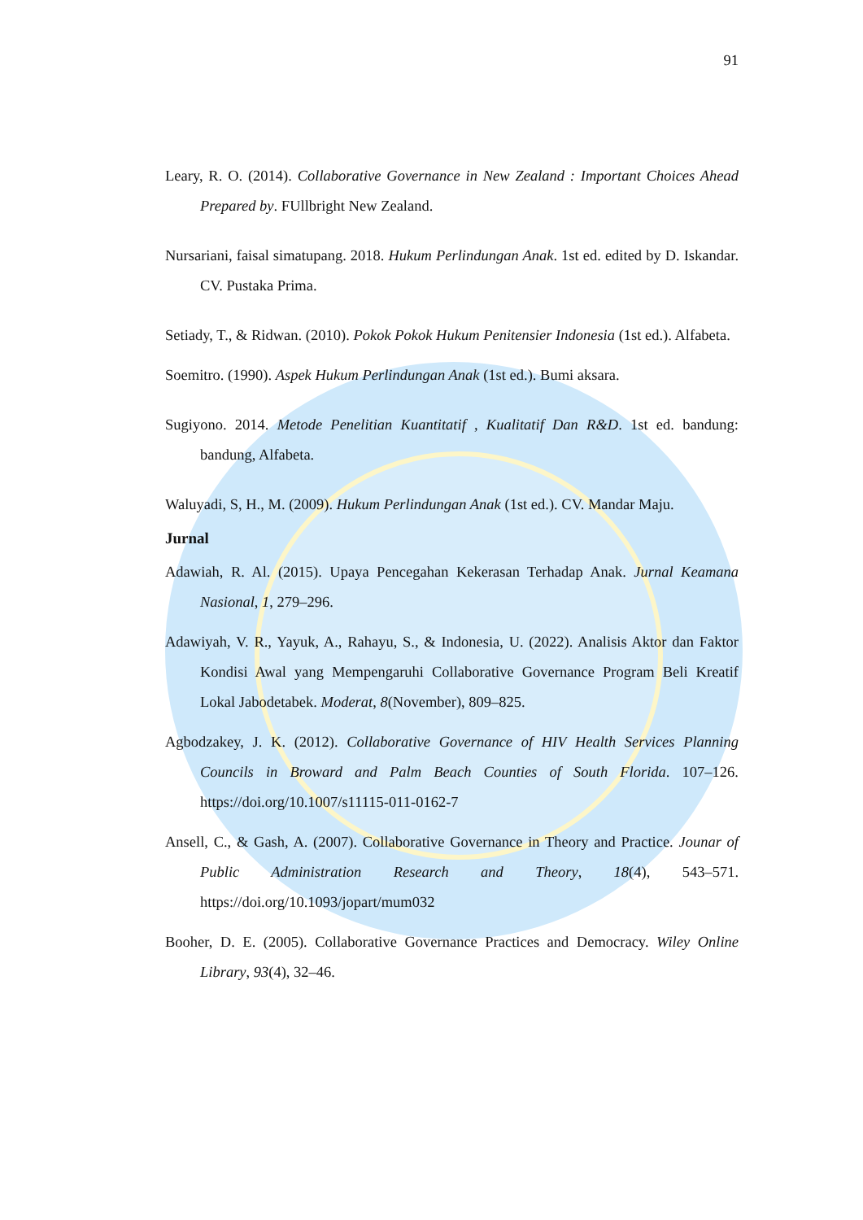91
Leary, R. O. (2014). Collaborative Governance in New Zealand : Important Choices Ahead Prepared by. FUllbright New Zealand.
Nursariani, faisal simatupang. 2018. Hukum Perlindungan Anak. 1st ed. edited by D. Iskandar. CV. Pustaka Prima.
Setiady, T., & Ridwan. (2010). Pokok Pokok Hukum Penitensier Indonesia (1st ed.). Alfabeta.
Soemitro. (1990). Aspek Hukum Perlindungan Anak (1st ed.). Bumi aksara.
Sugiyono. 2014. Metode Penelitian Kuantitatif , Kualitatif Dan R&D. 1st ed. bandung: bandung, Alfabeta.
Waluyadi, S, H., M. (2009). Hukum Perlindungan Anak (1st ed.). CV. Mandar Maju.
Jurnal
Adawiah, R. Al. (2015). Upaya Pencegahan Kekerasan Terhadap Anak. Jurnal Keamana Nasional, 1, 279–296.
Adawiyah, V. R., Yayuk, A., Rahayu, S., & Indonesia, U. (2022). Analisis Aktor dan Faktor Kondisi Awal yang Mempengaruhi Collaborative Governance Program Beli Kreatif Lokal Jabodetabek. Moderat, 8(November), 809–825.
Agbodzakey, J. K. (2012). Collaborative Governance of HIV Health Services Planning Councils in Broward and Palm Beach Counties of South Florida. 107–126. https://doi.org/10.1007/s11115-011-0162-7
Ansell, C., & Gash, A. (2007). Collaborative Governance in Theory and Practice. Jounar of Public Administration Research and Theory, 18(4), 543–571. https://doi.org/10.1093/jopart/mum032
Booher, D. E. (2005). Collaborative Governance Practices and Democracy. Wiley Online Library, 93(4), 32–46.